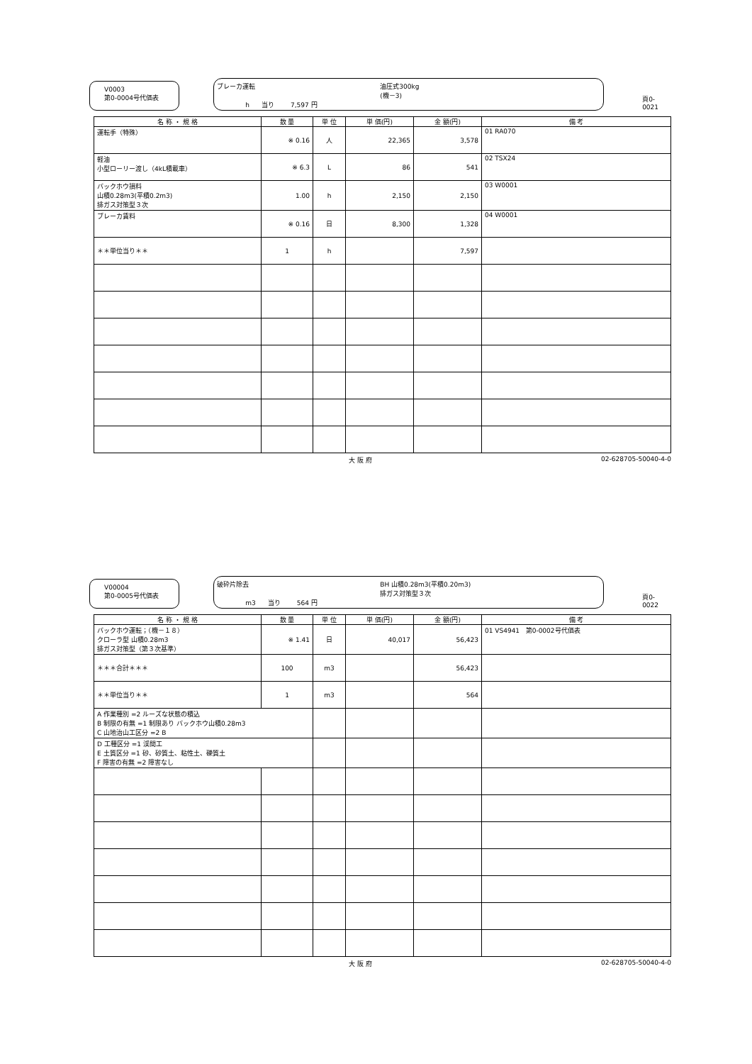V0003
第0-0004号代価表
ブレーカ運転 油圧式300kg
(機－3) h 当り 7,597 円
頁0-0021
| 名 称 ・ 規 格 | 数 量 | 単 位 | 単 価(円) | 金 額(円) | 備 考 |
| --- | --- | --- | --- | --- | --- |
| 運転手（特殊） | ※ 0.16 | 人 | 22,365 | 3,578 | 01 RA070 |
| 軽油 小型ローリー渡し（4kL積載車） | ※ 6.3 | L | 86 | 541 | 02 TSX24 |
| バックホウ損料 山積0.28m3(平積0.2m3) 排ガス対策型３次 | 1.00 | h | 2,150 | 2,150 | 03 W0001 |
| ブレーカ賃料 | ※ 0.16 | 日 | 8,300 | 1,328 | 04 W0001 |
| ＊＊単位当り＊＊ | 1 | h | | 7,597 | |
大 阪 府 02-628705-50040-4-0
V00004
第0-0005号代価表
破砕片除去 BH 山積0.28m3(平積0.20m3)
排ガス対策型３次 m3 当り 564 円
頁0-0022
| 名 称 ・ 規 格 | 数 量 | 単 位 | 単 価(円) | 金 額(円) | 備 考 |
| --- | --- | --- | --- | --- | --- |
| バックホウ運転；（機－１８） クローラ型 山積0.28m3 排ガス対策型（第３次基準） | ※ 1.41 | 日 | 40,017 | 56,423 | 01 VS4941 第0-0002号代価表 |
| ＊＊＊合計＊＊＊ | 100 | m3 | | 56,423 | |
| ＊＊単位当り＊＊ | 1 | m3 | | 564 | |
| A 作業種別 =2 ルーズな状態の積込 B 制限の有無 =1 制限あり バックホウ山積0.28m3 C 山地治山工区分 =2 B | | | | | |
| D 工種区分 =1 渓間工 E 土質区分 =1 砂、砂質土、粘性土、礫質土 F 障害の有無 =2 障害なし | | | | | |
大 阪 府 02-628705-50040-4-0